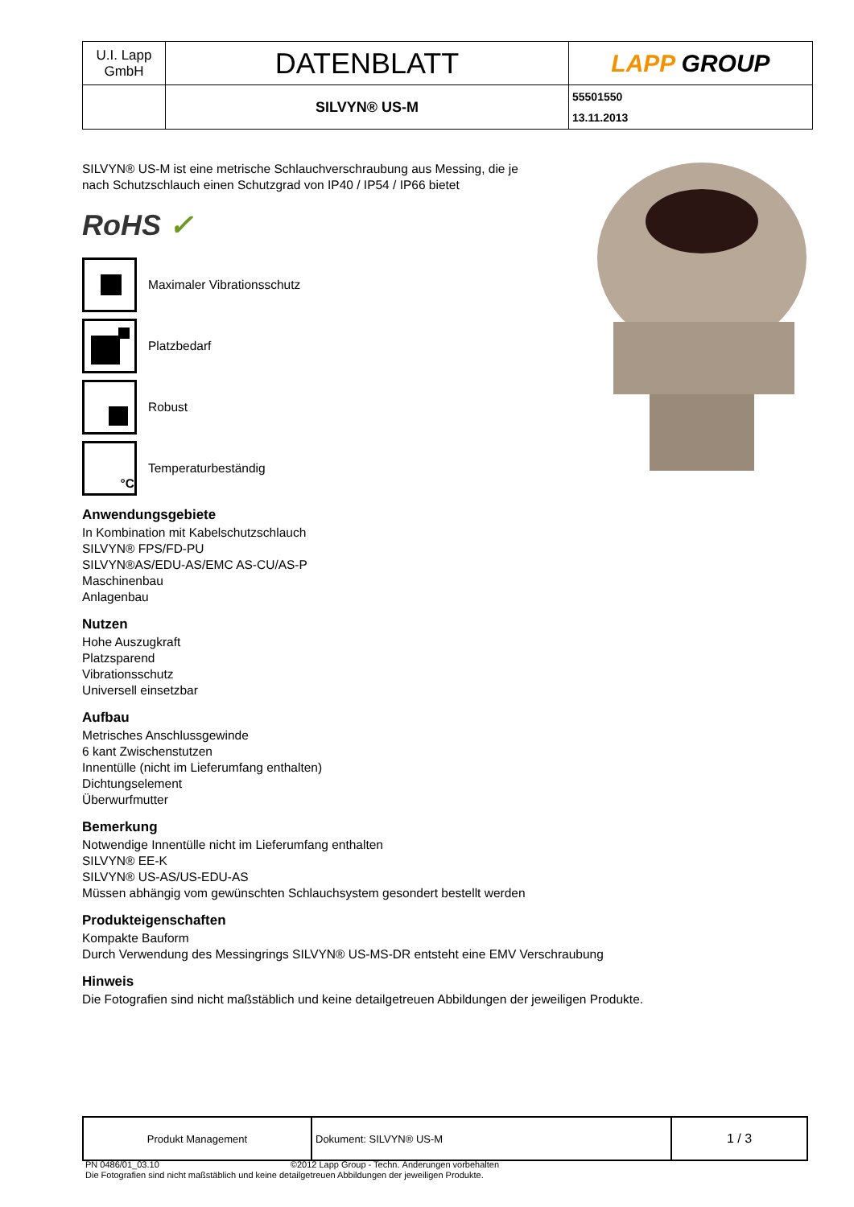| U.I. Lapp GmbH | DATENBLATT | LAPP GROUP |
| | SILVYN® US-M | 55501550 13.11.2013 |
SILVYN® US-M ist eine metrische Schlauchverschraubung aus Messing, die je
nach Schutzschlauch einen Schutzgrad von IP40 / IP54 / IP66 bietet
RoHS ✓
Maximaler Vibrationsschutz
Platzbedarf
Robust
°C
Temperaturbeständig
Anwendungsgebiete
In Kombination mit Kabelschutzschlauch
SILVYN® FPS/FD-PU
SILVYN®AS/EDU-AS/EMC AS-CU/AS-P
Maschinenbau
Anlagenbau
Nutzen
Hohe Auszugkraft
Platzsparend
Vibrationsschutz
Universell einsetzbar
Aufbau
Metrisches Anschlussgewinde
6 kant Zwischenstutzen
Innentülle (nicht im Lieferumfang enthalten)
Dichtungselement
Überwurfmutter
Bemerkung
Notwendige Innentülle nicht im Lieferumfang enthalten
SILVYN® EE-K
SILVYN® US-AS/US-EDU-AS
Müssen abhängig vom gewünschten Schlauchsystem gesondert bestellt werden
Produkteigenschaften
Kompakte Bauform
Durch Verwendung des Messingrings SILVYN® US-MS-DR entsteht eine EMV Verschraubung
Hinweis
Die Fotografien sind nicht maßstäblich und keine detailgetreuen Abbildungen der jeweiligen Produkte.
| Produkt Management | Dokument: SILVYN® US-M | 1 / 3 |
PN 0486/01_03.10 ©2012 Lapp Group - Techn. Änderungen vorbehalten
Die Fotografien sind nicht maßstäblich und keine detailgetreuen Abbildungen der jeweiligen Produkte.